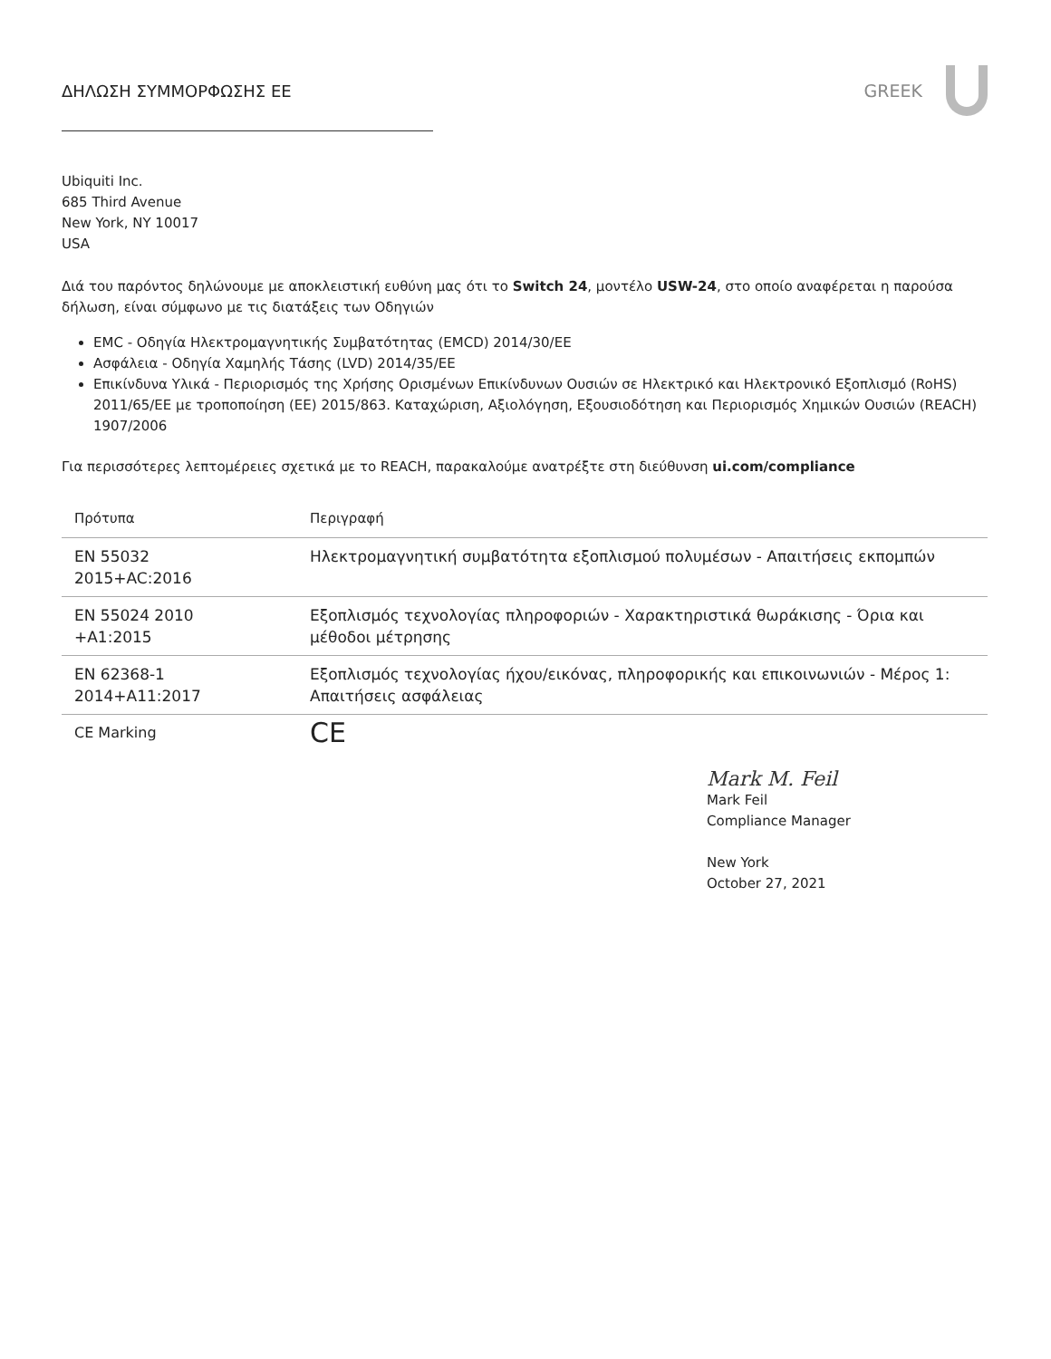ΔΗΛΩΣΗ ΣΥΜΜΟΡΦΩΣΗΣ ΕΕ GREEK
Ubiquiti Inc.
685 Third Avenue
New York, NY 10017
USA
Διά του παρόντος δηλώνουμε με αποκλειστική ευθύνη μας ότι το Switch 24, μοντέλο USW-24, στο οποίο αναφέρεται η παρούσα δήλωση, είναι σύμφωνο με τις διατάξεις των Οδηγιών
EMC - Οδηγία Ηλεκτρομαγνητικής Συμβατότητας (EMCD) 2014/30/EE
Ασφάλεια - Οδηγία Χαμηλής Τάσης (LVD) 2014/35/EE
Επικίνδυνα Υλικά - Περιορισμός της Χρήσης Ορισμένων Επικίνδυνων Ουσιών σε Ηλεκτρικό και Ηλεκτρονικό Εξοπλισμό (RoHS) 2011/65/ΕΕ με τροποποίηση (ΕΕ) 2015/863. Καταχώριση, Αξιολόγηση, Εξουσιοδότηση και Περιορισμός Χημικών Ουσιών (REACH) 1907/2006
Για περισσότερες λεπτομέρειες σχετικά με το REACH, παρακαλούμε ανατρέξτε στη διεύθυνση ui.com/compliance
| Πρότυπα | Περιγραφή |
| --- | --- |
| EN 55032 2015+AC:2016 | Ηλεκτρομαγνητική συμβατότητα εξοπλισμού πολυμέσων - Απαιτήσεις εκπομπών |
| EN 55024 2010 +A1:2015 | Εξοπλισμός τεχνολογίας πληροφοριών - Χαρακτηριστικά θωράκισης - Όρια και μέθοδοι μέτρησης |
| EN 62368-1 2014+A11:2017 | Εξοπλισμός τεχνολογίας ήχου/εικόνας, πληροφορικής και επικοινωνιών - Μέρος 1: Απαιτήσεις ασφάλειας |
| CE Marking | CE |
Mark M. Feil
Mark Feil
Compliance Manager
New York
October 27, 2021